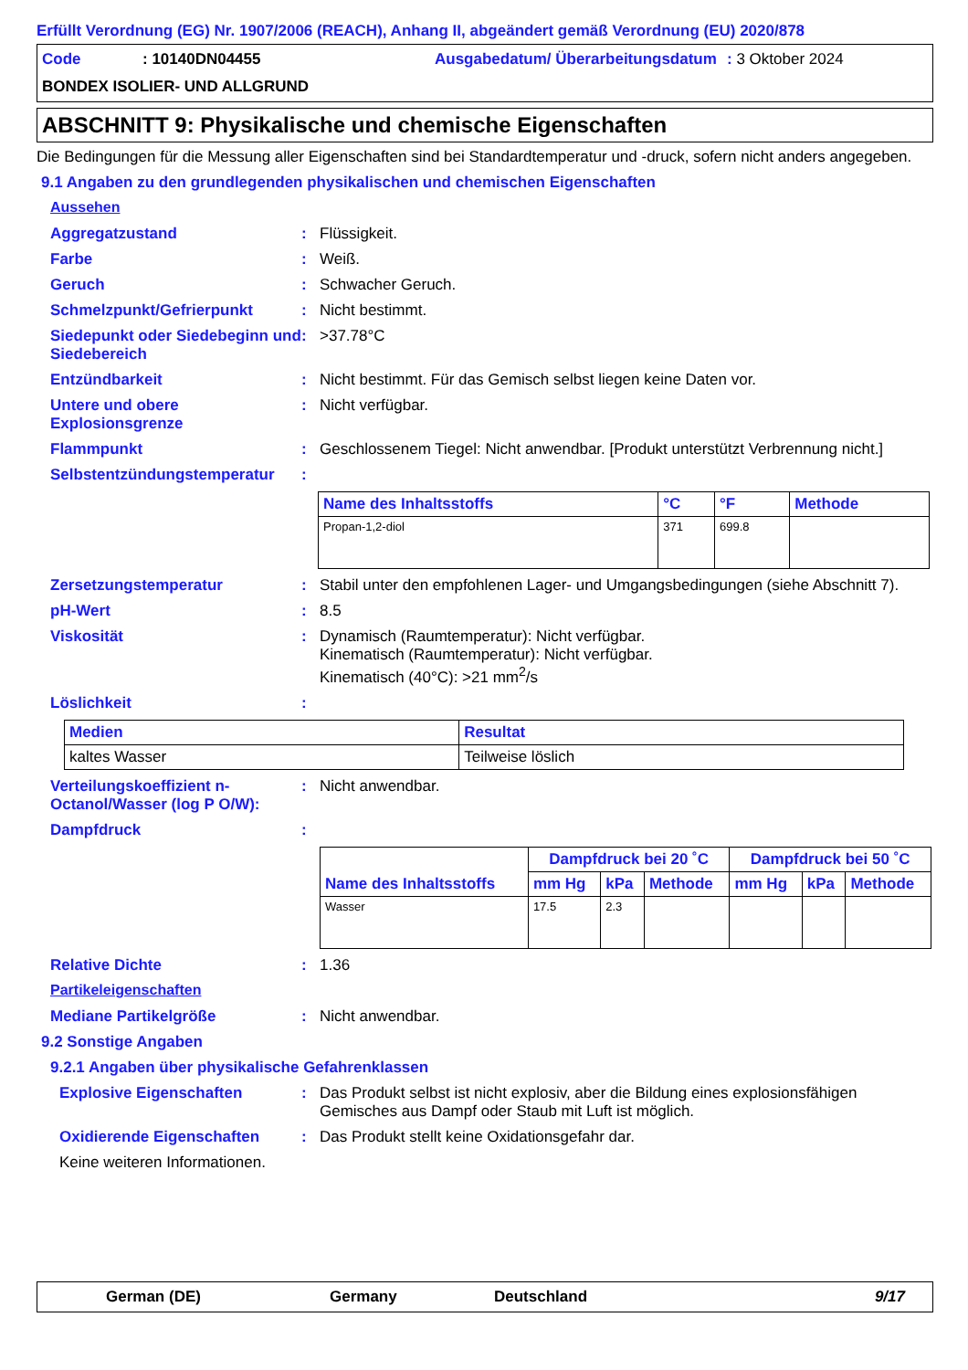Erfüllt Verordnung (EG) Nr. 1907/2006 (REACH), Anhang II, abgeändert gemäß Verordnung (EU) 2020/878
Code: 10140DN04455 Ausgabedatum/ Überarbeitungsdatum: 3 Oktober 2024 BONDEX ISOLIER- UND ALLGRUND
ABSCHNITT 9: Physikalische und chemische Eigenschaften
Die Bedingungen für die Messung aller Eigenschaften sind bei Standardtemperatur und -druck, sofern nicht anders angegeben.
9.1 Angaben zu den grundlegenden physikalischen und chemischen Eigenschaften
Aussehen
Aggregatzustand: Flüssigkeit.
Farbe: Weiß.
Geruch: Schwacher Geruch.
Schmelzpunkt/Gefrierpunkt: Nicht bestimmt.
Siedepunkt oder Siedebeginn und Siedebereich: >37.78°C
Entzündbarkeit: Nicht bestimmt. Für das Gemisch selbst liegen keine Daten vor.
Untere und obere Explosionsgrenze: Nicht verfügbar.
Flammpunkt: Geschlossenem Tiegel: Nicht anwendbar. [Produkt unterstützt Verbrennung nicht.]
Selbstentzündungstemperatur:
| Name des Inhaltsstoffs | °C | °F | Methode |
| --- | --- | --- | --- |
| Propan-1,2-diol | 371 | 699.8 | |
Zersetzungstemperatur: Stabil unter den empfohlenen Lager- und Umgangsbedingungen (siehe Abschnitt 7).
pH-Wert: 8.5
Viskosität: Dynamisch (Raumtemperatur): Nicht verfügbar.
Kinematisch (Raumtemperatur): Nicht verfügbar.
Kinematisch (40°C): >21 mm<sup>2</sup>/s
Löslichkeit:
| Medien | Resultat |
| --- | --- |
| kaltes Wasser | Teilweise löslich |
Verteilungskoeffizient n-Octanol/Wasser (log P O/W):: Nicht anwendbar.
Dampfdruck:
| Name des Inhaltsstoffs | Dampfdruck bei 20 ˚C | | | Dampfdruck bei 50 ˚C | | |
| --- | --- | --- | --- | --- | --- | --- |
| | mm Hg | kPa | Methode | mm Hg | kPa | Methode |
| Wasser | 17.5 | 2.3 | | | | |
Relative Dichte: 1.36
Partikeleigenschaften
Mediane Partikelgröße: Nicht anwendbar.
9.2 Sonstige Angaben
9.2.1 Angaben über physikalische Gefahrenklassen
Explosive Eigenschaften: Das Produkt selbst ist nicht explosiv, aber die Bildung eines explosionsfähigen Gemisches aus Dampf oder Staub mit Luft ist möglich.
Oxidierende Eigenschaften: Das Produkt stellt keine Oxidationsgefahr dar.
Keine weiteren Informationen.
German (DE) Germany Deutschland 9/17